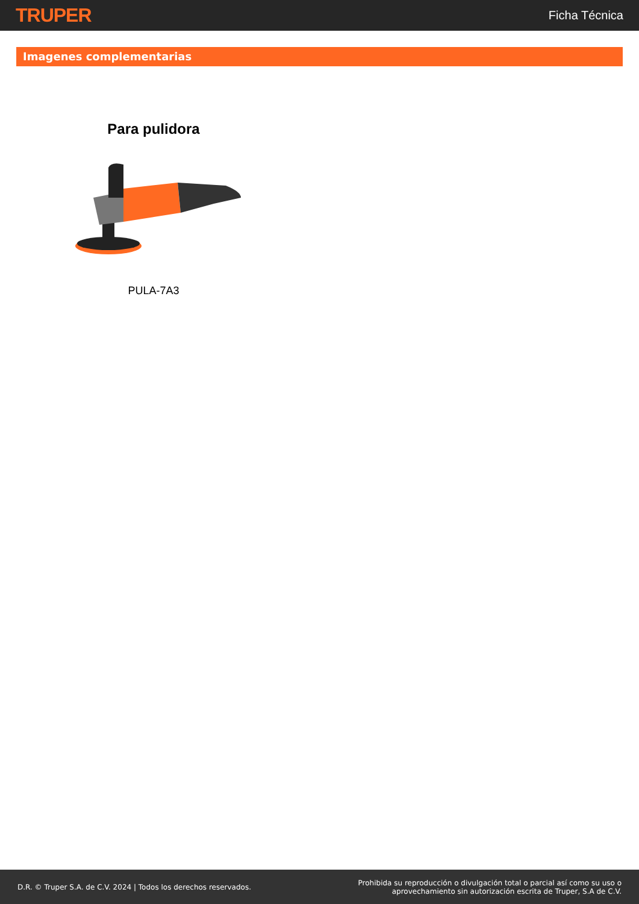TRUPER
Ficha Técnica
Imagenes complementarias
Para pulidora
PULA-7A3
D.R. © Truper S.A. de C.V. 2024 | Todos los derechos reservados.
Prohibida su reproducción o divulgación total o parcial así como su uso o
aprovechamiento sin autorización escrita de Truper, S.A de C.V.